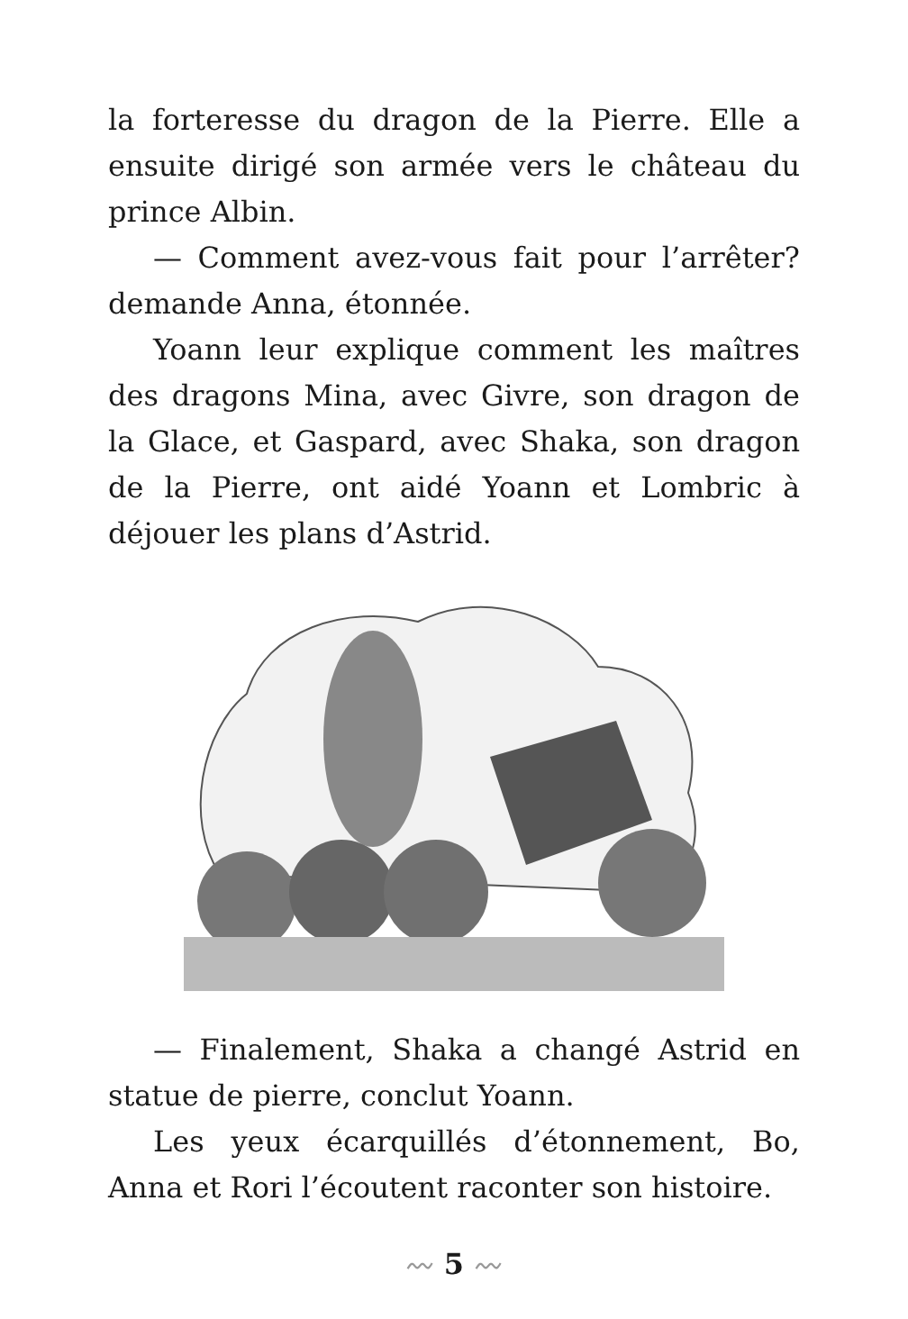la forteresse du dragon de la Pierre. Elle a ensuite dirigé son armée vers le château du prince Albin.
— Comment avez-vous fait pour l’arrêter? demande Anna, étonnée.
Yoann leur explique comment les maîtres des dragons Mina, avec Givre, son dragon de la Glace, et Gaspard, avec Shaka, son dragon de la Pierre, ont aidé Yoann et Lombric à déjouer les plans d’Astrid.
— Finalement, Shaka a changé Astrid en statue de pierre, conclut Yoann.
Les yeux écarquillés d’étonnement, Bo, Anna et Rori l’écoutent raconter son histoire.
〰 5 〰